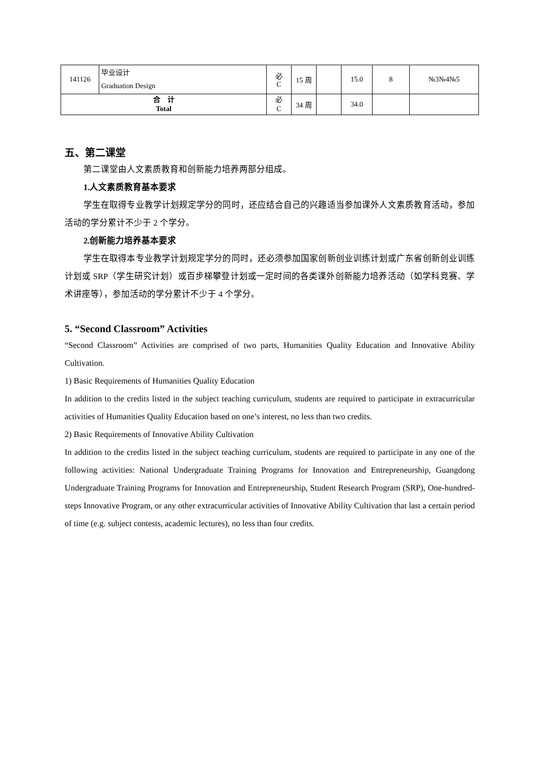| 141126 | 毕业设计 Graduation Design | 必 C | 15 周 | | 15.0 | 8 | №3№4№5 |
| 合 计 Total | | 必 C | 34 周 | | 34.0 | | |
五、第二课堂
第二课堂由人文素质教育和创新能力培养两部分组成。
1.人文素质教育基本要求
学生在取得专业教学计划规定学分的同时，还应结合自己的兴趣适当参加课外人文素质教育活动，参加活动的学分累计不少于 2 个学分。
2.创新能力培养基本要求
学生在取得本专业教学计划规定学分的同时，还必须参加国家创新创业训练计划或广东省创新创业训练计划或 SRP（学生研究计划）或百步梯攀登计划或一定时间的各类课外创新能力培养活动（如学科竞赛、学术讲座等），参加活动的学分累计不少于 4 个学分。
5. “Second Classroom” Activities
“Second Classroom” Activities are comprised of two parts, Humanities Quality Education and Innovative Ability Cultivation.
1) Basic Requirements of Humanities Quality Education
In addition to the credits listed in the subject teaching curriculum, students are required to participate in extracurricular activities of Humanities Quality Education based on one’s interest, no less than two credits.
2) Basic Requirements of Innovative Ability Cultivation
In addition to the credits listed in the subject teaching curriculum, students are required to participate in any one of the following activities: National Undergraduate Training Programs for Innovation and Entrepreneurship, Guangdong Undergraduate Training Programs for Innovation and Entrepreneurship, Student Research Program (SRP), One-hundred-steps Innovative Program, or any other extracurricular activities of Innovative Ability Cultivation that last a certain period of time (e.g. subject contests, academic lectures), no less than four credits.